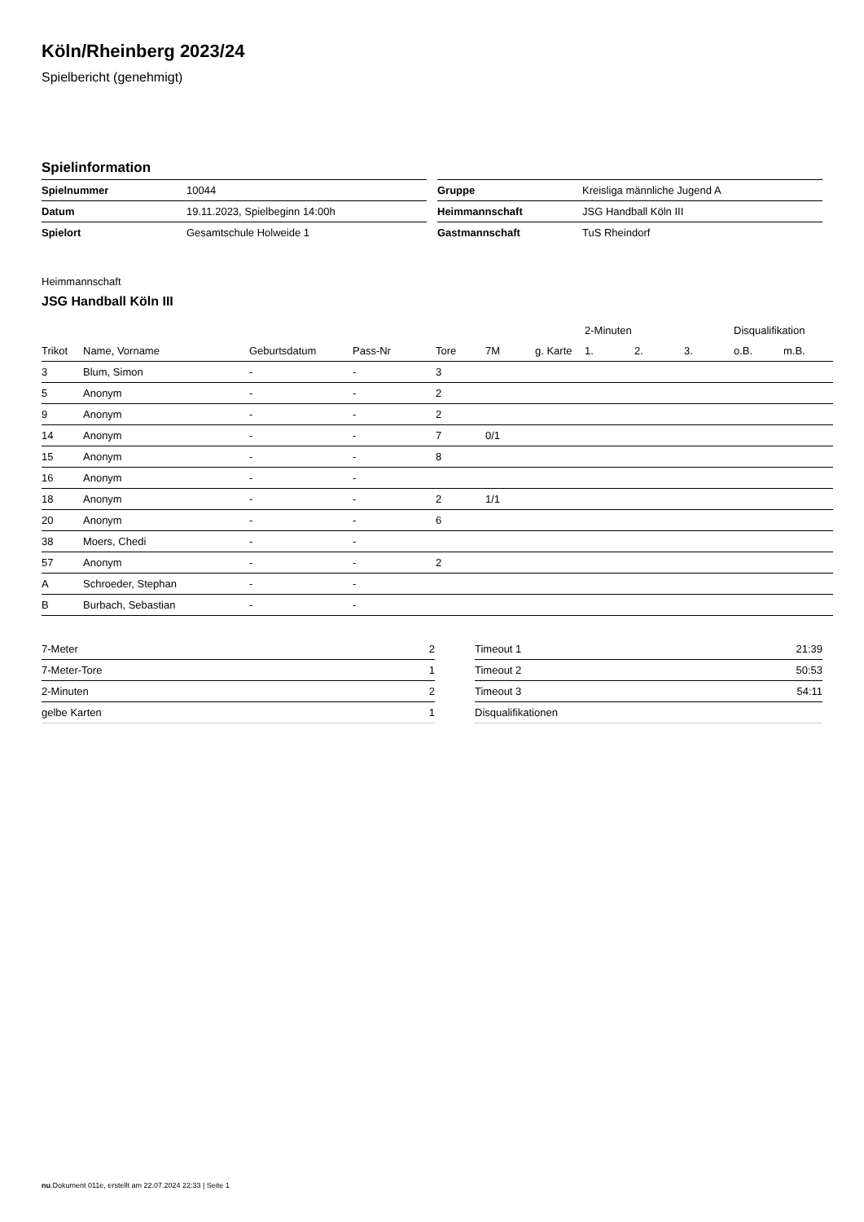Köln/Rheinberg 2023/24
Spielbericht (genehmigt)
Spielinformation
| Spielnummer | 10044 |
| Datum | 19.11.2023, Spielbeginn 14:00h |
| Spielort | Gesamtschule Holweide 1 |
| Gruppe | Kreisliga männliche Jugend A |
| Heimmannschaft | JSG Handball Köln III |
| Gastmannschaft | TuS Rheindorf |
Heimmannschaft
JSG Handball Köln III
| | | | | | | | 2-Minuten | | | Disqualifikation | |
| --- | --- | --- | --- | --- | --- | --- | --- | --- | --- | --- | --- |
| Trikot | Name, Vorname | Geburtsdatum | Pass-Nr | Tore | 7M | g. Karte | 1. | 2. | 3. | o.B. | m.B. |
| 3 | Blum, Simon | - | - | 3 | | | | | | | |
| 5 | Anonym | - | - | 2 | | | | | | | |
| 9 | Anonym | - | - | 2 | | | | | | | |
| 14 | Anonym | - | - | 7 | 0/1 | | | | | | |
| 15 | Anonym | - | - | 8 | | | | | | | |
| 16 | Anonym | - | - | | | | | | | | |
| 18 | Anonym | - | - | 2 | 1/1 | | | | | | |
| 20 | Anonym | - | - | 6 | | | | | | | |
| 38 | Moers, Chedi | - | - | | | | | | | | |
| 57 | Anonym | - | - | 2 | | | | | | | |
| A | Schroeder, Stephan | - | - | | | | | | | | |
| B | Burbach, Sebastian | - | - | | | | | | | | |
| 7-Meter | 2 |
| 7-Meter-Tore | 1 |
| 2-Minuten | 2 |
| gelbe Karten | 1 |
| Timeout 1 | 21:39 |
| Timeout 2 | 50:53 |
| Timeout 3 | 54:11 |
| Disqualifikationen | |
nu.Dokument 011e, erstellt am 22.07.2024 22:33 | Seite 1